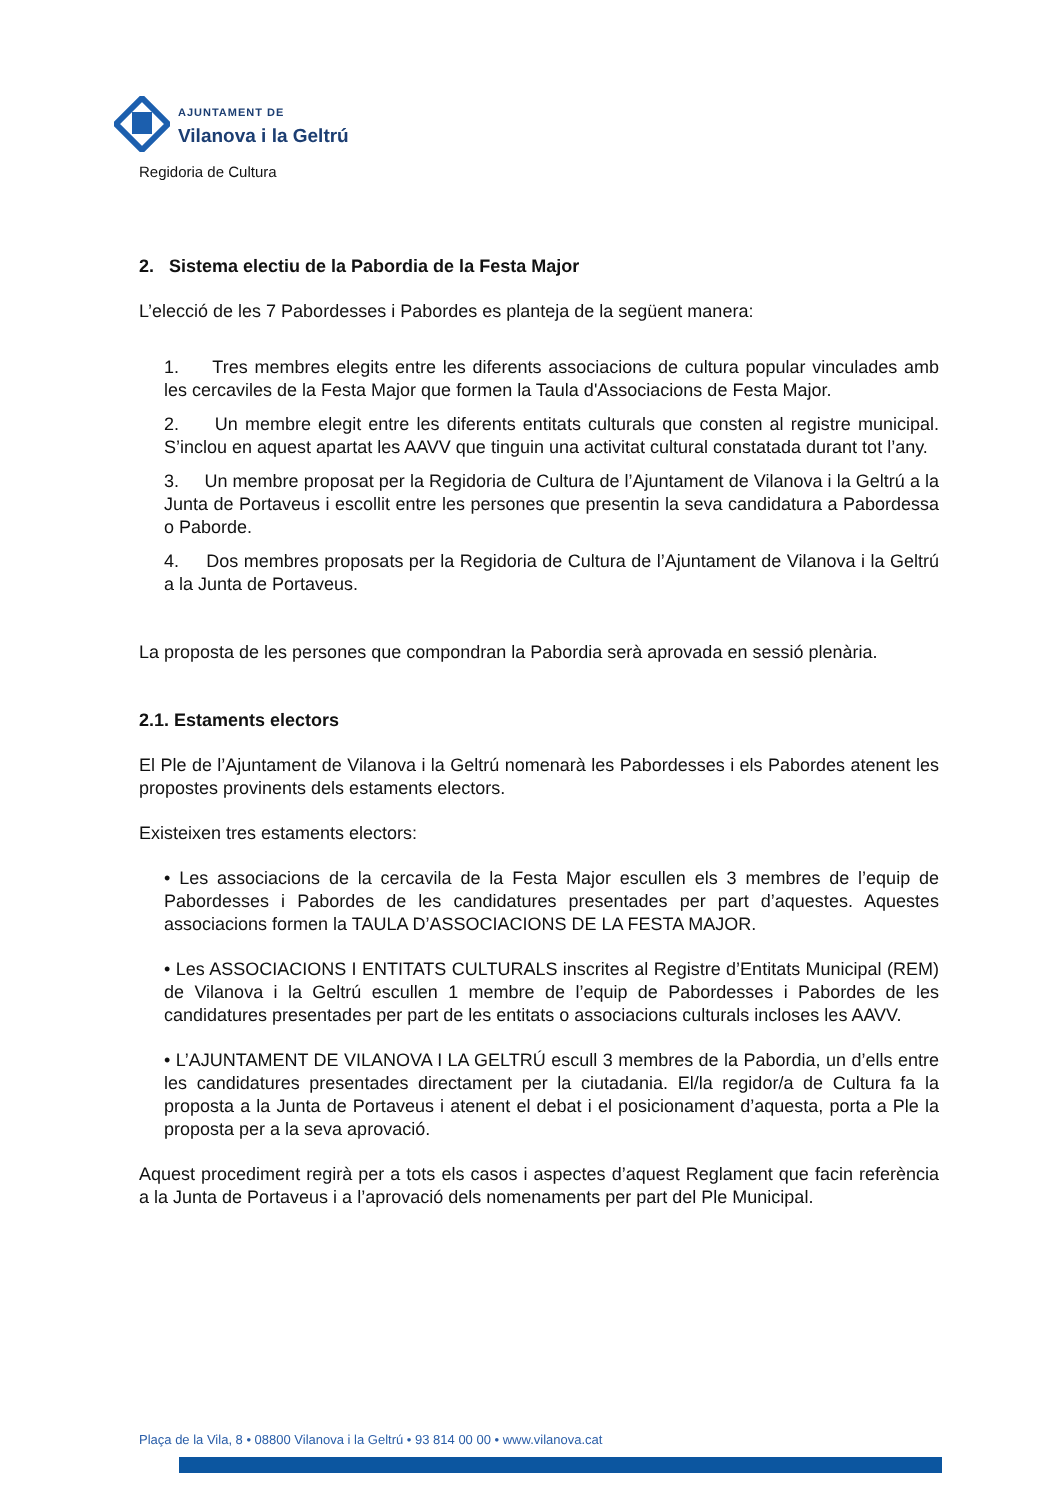AJUNTAMENT DE
Vilanova i la Geltrú
Regidoria de Cultura
2. Sistema electiu de la Pabordia de la Festa Major
L’elecció de les 7 Pabordesses i Pabordes es planteja de la següent manera:
1. Tres membres elegits entre les diferents associacions de cultura popular vinculades amb les cercaviles de la Festa Major que formen la Taula d'Associacions de Festa Major.
2. Un membre elegit entre les diferents entitats culturals que consten al registre municipal. S’inclou en aquest apartat les AAVV que tinguin una activitat cultural constatada durant tot l’any.
3. Un membre proposat per la Regidoria de Cultura de l’Ajuntament de Vilanova i la Geltrú a la Junta de Portaveus i escollit entre les persones que presentin la seva candidatura a Pabordessa o Paborde.
4. Dos membres proposats per la Regidoria de Cultura de l’Ajuntament de Vilanova i la Geltrú a la Junta de Portaveus.
La proposta de les persones que compondran la Pabordia serà aprovada en sessió plenària.
2.1. Estaments electors
El Ple de l’Ajuntament de Vilanova i la Geltrú nomenarà les Pabordesses i els Pabordes atenent les propostes provinents dels estaments electors.
Existeixen tres estaments electors:
• Les associacions de la cercavila de la Festa Major escullen els 3 membres de l’equip de Pabordesses i Pabordes de les candidatures presentades per part d’aquestes. Aquestes associacions formen la TAULA D’ASSOCIACIONS DE LA FESTA MAJOR.
• Les ASSOCIACIONS I ENTITATS CULTURALS inscrites al Registre d’Entitats Municipal (REM) de Vilanova i la Geltrú escullen 1 membre de l’equip de Pabordesses i Pabordes de les candidatures presentades per part de les entitats o associacions culturals incloses les AAVV.
• L’AJUNTAMENT DE VILANOVA I LA GELTRÚ escull 3 membres de la Pabordia, un d’ells entre les candidatures presentades directament per la ciutadania. El/la regidor/a de Cultura fa la proposta a la Junta de Portaveus i atenent el debat i el posicionament d’aquesta, porta a Ple la proposta per a la seva aprovació.
Aquest procediment regirà per a tots els casos i aspectes d’aquest Reglament que facin referència a la Junta de Portaveus i a l’aprovació dels nomenaments per part del Ple Municipal.
Plaça de la Vila, 8 • 08800 Vilanova i la Geltrú • 93 814 00 00 • www.vilanova.cat